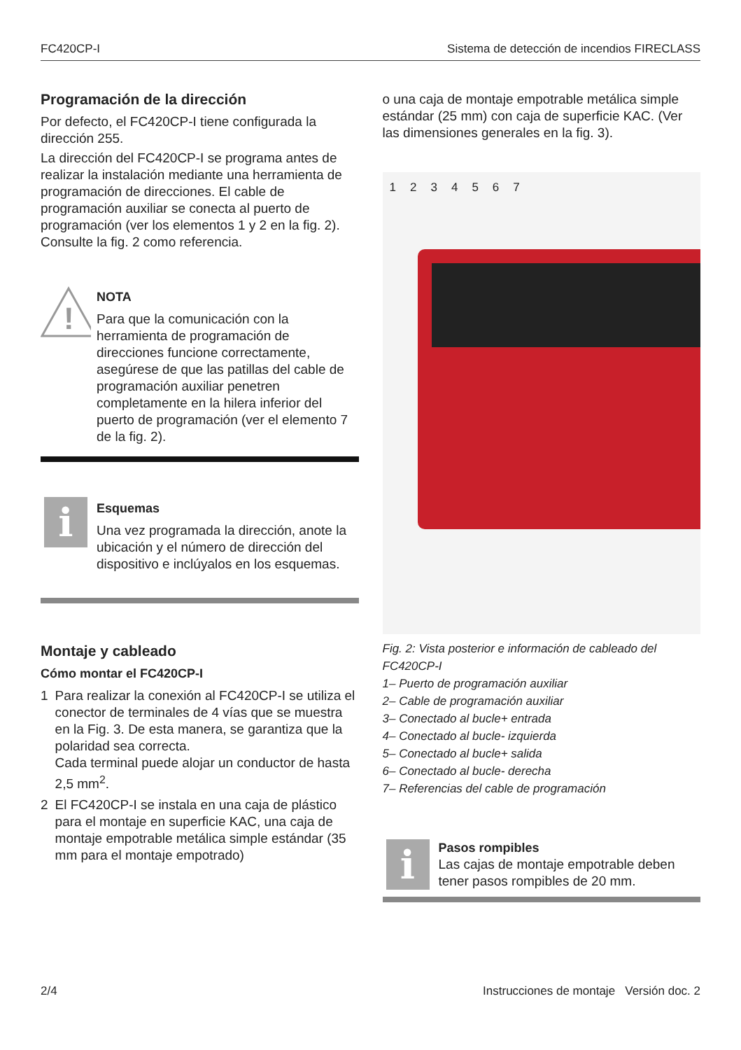FC420CP-I Sistema de detección de incendios FIRECLASS
Programación de la dirección
Por defecto, el FC420CP-I tiene configurada la dirección 255.
La dirección del FC420CP-I se programa antes de realizar la instalación mediante una herramienta de programación de direcciones. El cable de programación auxiliar se conecta al puerto de programación (ver los elementos 1 y 2 en la fig. 2). Consulte la fig. 2 como referencia.
!
NOTA
Para que la comunicación con la herramienta de programación de direcciones funcione correctamente, asegúrese de que las patillas del cable de programación auxiliar penetren completamente en la hilera inferior del puerto de programación (ver el elemento 7 de la fig. 2).
i
Esquemas
Una vez programada la dirección, anote la ubicación y el número de dirección del dispositivo e inclúyalos en los esquemas.
Montaje y cableado
Cómo montar el FC420CP-I
1 Para realizar la conexión al FC420CP-I se utiliza el conector de terminales de 4 vías que se muestra en la Fig. 3. De esta manera, se garantiza que la polaridad sea correcta.
Cada terminal puede alojar un conductor de hasta 2,5 mm<sup>2</sup>.
2 El FC420CP-I se instala en una caja de plástico para el montaje en superficie KAC, una caja de montaje empotrable metálica simple estándar (35 mm para el montaje empotrado)
o una caja de montaje empotrable metálica simple estándar (25 mm) con caja de superficie KAC. (Ver las dimensiones generales en la fig. 3).
1 2 3 4 5 6 7
Fig. 2: Vista posterior e información de cableado del FC420CP-I
1– Puerto de programación auxiliar
2– Cable de programación auxiliar
3– Conectado al bucle+ entrada
4– Conectado al bucle- izquierda
5– Conectado al bucle+ salida
6– Conectado al bucle- derecha
7– Referencias del cable de programación
i
Pasos rompibles
Las cajas de montaje empotrable deben tener pasos rompibles de 20 mm.
2/4 Instrucciones de montaje Versión doc. 2